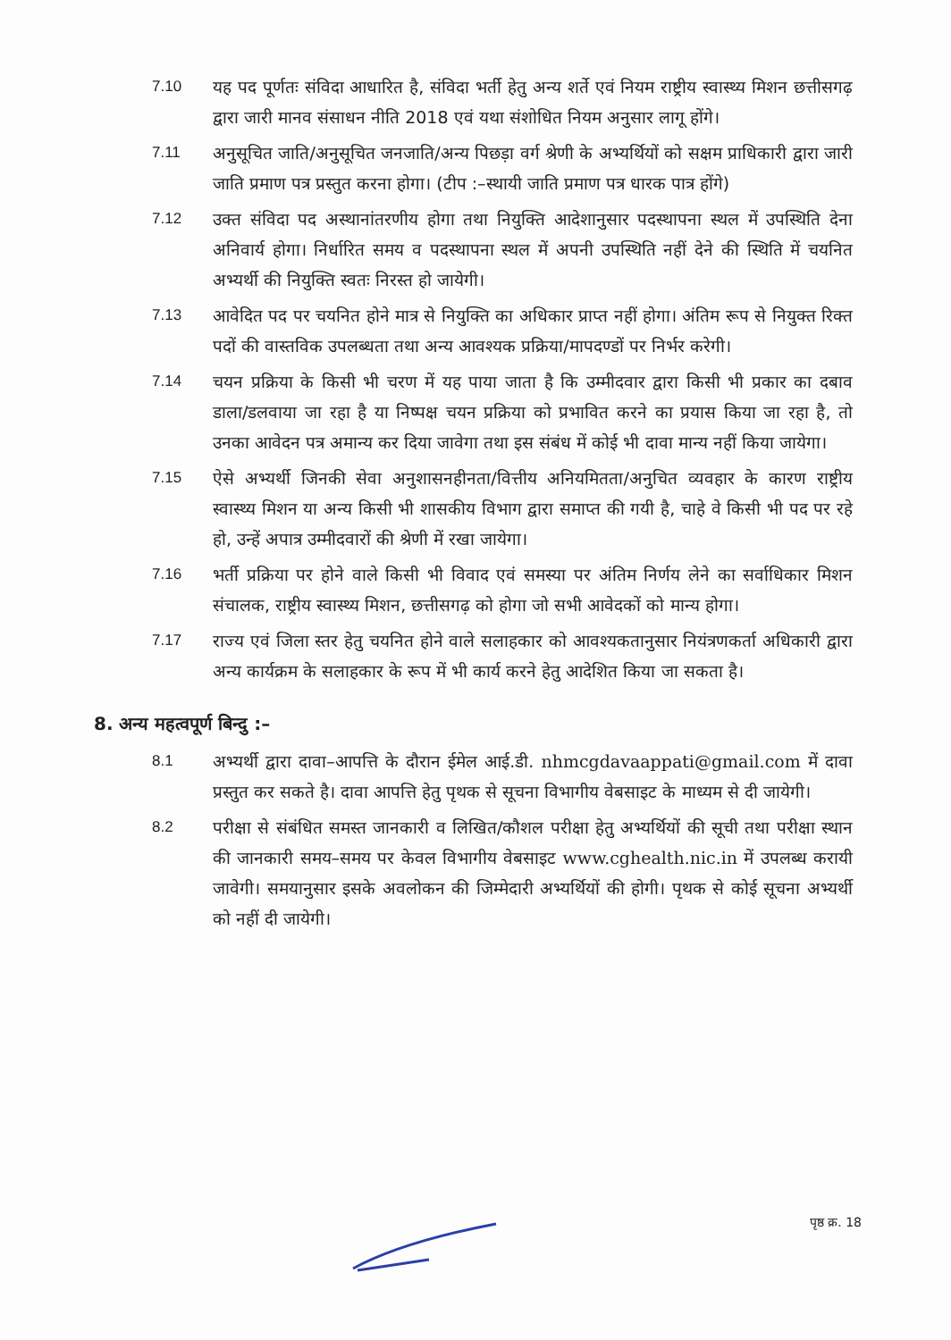7.10 यह पद पूर्णतः संविदा आधारित है, संविदा भर्ती हेतु अन्य शर्ते एवं नियम राष्ट्रीय स्वास्थ्य मिशन छत्तीसगढ़ द्वारा जारी मानव संसाधन नीति 2018 एवं यथा संशोधित नियम अनुसार लागू होंगे।
7.11 अनुसूचित जाति/अनुसूचित जनजाति/अन्य पिछड़ा वर्ग श्रेणी के अभ्यर्थियों को सक्षम प्राधिकारी द्वारा जारी जाति प्रमाण पत्र प्रस्तुत करना होगा। (टीप :–स्थायी जाति प्रमाण पत्र धारक पात्र होंगे)
7.12 उक्त संविदा पद अस्थानांतरणीय होगा तथा नियुक्ति आदेशानुसार पदस्थापना स्थल में उपस्थिति देना अनिवार्य होगा। निर्धारित समय व पदस्थापना स्थल में अपनी उपस्थिति नहीं देने की स्थिति में चयनित अभ्यर्थी की नियुक्ति स्वतः निरस्त हो जायेगी।
7.13 आवेदित पद पर चयनित होने मात्र से नियुक्ति का अधिकार प्राप्त नहीं होगा। अंतिम रूप से नियुक्त रिक्त पदों की वास्तविक उपलब्धता तथा अन्य आवश्यक प्रक्रिया/मापदण्डों पर निर्भर करेगी।
7.14 चयन प्रक्रिया के किसी भी चरण में यह पाया जाता है कि उम्मीदवार द्वारा किसी भी प्रकार का दबाव डाला/डलवाया जा रहा है या निष्पक्ष चयन प्रक्रिया को प्रभावित करने का प्रयास किया जा रहा है, तो उनका आवेदन पत्र अमान्य कर दिया जावेगा तथा इस संबंध में कोई भी दावा मान्य नहीं किया जायेगा।
7.15 ऐसे अभ्यर्थी जिनकी सेवा अनुशासनहीनता/वित्तीय अनियमितता/अनुचित व्यवहार के कारण राष्ट्रीय स्वास्थ्य मिशन या अन्य किसी भी शासकीय विभाग द्वारा समाप्त की गयी है, चाहे वे किसी भी पद पर रहे हो, उन्हें अपात्र उम्मीदवारों की श्रेणी में रखा जायेगा।
7.16 भर्ती प्रक्रिया पर होने वाले किसी भी विवाद एवं समस्या पर अंतिम निर्णय लेने का सर्वाधिकार मिशन संचालक, राष्ट्रीय स्वास्थ्य मिशन, छत्तीसगढ़ को होगा जो सभी आवेदकों को मान्य होगा।
7.17 राज्य एवं जिला स्तर हेतु चयनित होने वाले सलाहकार को आवश्यकतानुसार नियंत्रणकर्ता अधिकारी द्वारा अन्य कार्यक्रम के सलाहकार के रूप में भी कार्य करने हेतु आदेशित किया जा सकता है।
8. अन्य महत्वपूर्ण बिन्दु :–
8.1 अभ्यर्थी द्वारा दावा–आपत्ति के दौरान ईमेल आई.डी. nhmcgdavaappati@gmail.com में दावा प्रस्तुत कर सकते है। दावा आपत्ति हेतु पृथक से सूचना विभागीय वेबसाइट के माध्यम से दी जायेगी।
8.2 परीक्षा से संबंधित समस्त जानकारी व लिखित/कौशल परीक्षा हेतु अभ्यर्थियों की सूची तथा परीक्षा स्थान की जानकारी समय–समय पर केवल विभागीय वेबसाइट www.cghealth.nic.in में उपलब्ध करायी जावेगी। समयानुसार इसके अवलोकन की जिम्मेदारी अभ्यर्थियों की होगी। पृथक से कोई सूचना अभ्यर्थी को नहीं दी जायेगी।
पृष्ठ क्र. 18